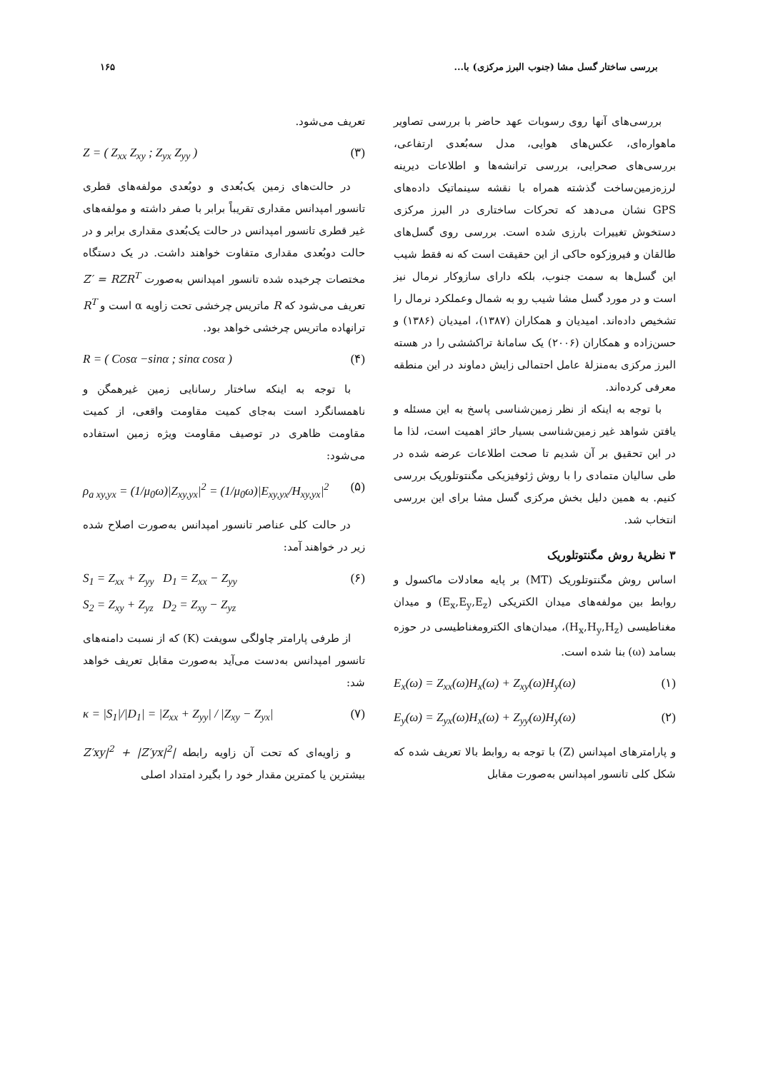بررسی ساختار گسل مشا (جنوب البرز مرکزی) با... ۱۶۵
بررسی‌های آنها روی رسوبات عهد حاضر با بررسی تصاویر ماهواره‌ای، عکس‌های هوایی، مدل سه‌بُعدی ارتفاعی، بررسی‌های صحرایی، بررسی ترانشه‌ها و اطلاعات دیرینه لرزه‌زمین‌ساخت گذشته همراه با نقشه سینماتیک داده‌های GPS نشان می‌دهد که تحرکات ساختاری در البرز مرکزی دستخوش تغییرات بارزی شده است. بررسی روی گسل‌های طالقان و فیروزکوه حاکی از این حقیقت است که نه فقط شیب این گسل‌ها به سمت جنوب، بلکه دارای سازوکار نرمال نیز است و در مورد گسل مشا شیب رو به شمال وعملکرد نرمال را تشخیص داده‌اند. امیدیان و همکاران (۱۳۸۷)، امیدیان (۱۳۸۶) و حسن‌زاده و همکاران (۲۰۰۶) یک سامانهٔ تراکششی را در هسته البرز مرکزی به‌منزلهٔ عامل احتمالی زایش دماوند در این منطقه معرفی کرده‌اند.
با توجه به اینکه از نظر زمین‌شناسی پاسخ به این مسئله و یافتن شواهد غیر زمین‌شناسی بسیار حائز اهمیت است، لذا ما در این تحقیق بر آن شدیم تا صحت اطلاعات عرضه شده در طی سالیان متمادی را با روش ژئوفیزیکی مگنتوتلوریک بررسی کنیم. به همین دلیل بخش مرکزی گسل مشا برای این بررسی انتخاب شد.
۳ نظریهٔ روش مگنتوتلوریک
اساس روش مگنتوتلوریک (MT) بر پایه معادلات ماکسول و روابط بین مولفه‌های میدان الکتریکی (E<sub>x</sub>,E<sub>y</sub>,E<sub>z</sub>) و میدان مغناطیسی (H<sub>x</sub>,H<sub>y</sub>,H<sub>z</sub>)، میدان‌های الکترومغناطیسی در حوزه بسامد (ω) بنا شده است.
E<sub>x</sub>(ω) = Z<sub>xx</sub>(ω)H<sub>x</sub>(ω) + Z<sub>xy</sub>(ω)H<sub>y</sub>(ω) (۱)
E<sub>y</sub>(ω) = Z<sub>yx</sub>(ω)H<sub>x</sub>(ω) + Z<sub>yy</sub>(ω)H<sub>y</sub>(ω) (۲)
و پارامترهای امپدانس (Z) با توجه به روابط بالا تعریف شده که شکل کلی تانسور امپدانس به‌صورت مقابل
تعریف می‌شود.
Z = ( Z<sub>xx</sub> Z<sub>xy</sub> ; Z<sub>yx</sub> Z<sub>yy</sub> ) (۳)
در حالت‌های زمین یک‌بُعدی و دوبُعدی مولفه‌های قطری تانسور امپدانس مقداری تقریباً برابر با صفر داشته و مولفه‌های غیر قطری تانسور امپدانس در حالت یک‌بُعدی مقداری برابر و در حالت دوبُعدی مقداری متفاوت خواهند داشت. در یک دستگاه مختصات چرخیده شده تانسور امپدانس به‌صورت Z′ = RZR<sup>T</sup> تعریف می‌شود که R ماتریس چرخشی تحت زاویه α است و R<sup>T</sup> ترانهاده ماتریس چرخشی خواهد بود.
R = ( Cosα −sinα ; sinα cosα ) (۴)
با توجه به اینکه ساختار رسانایی زمین غیرهمگن و ناهمسانگرد است به‌جای کمیت مقاومت واقعی، از کمیت مقاومت ظاهری در توصیف مقاومت ویژه زمین استفاده می‌شود:
ρ<sub>a xy,yx</sub> = (1/μ<sub>0</sub>ω)|Z<sub>xy,yx</sub>|<sup>2</sup> = (1/μ<sub>0</sub>ω)|E<sub>xy,yx</sub>/H<sub>xy,yx</sub>|<sup>2</sup> (۵)
در حالت کلی عناصر تانسور امپدانس به‌صورت اصلاح شده زیر در خواهند آمد:
S<sub>1</sub> = Z<sub>xx</sub> + Z<sub>yy</sub> D<sub>1</sub> = Z<sub>xx</sub> − Z<sub>yy</sub>
S<sub>2</sub> = Z<sub>xy</sub> + Z<sub>yz</sub> D<sub>2</sub> = Z<sub>xy</sub> − Z<sub>yz</sub> (۶)
از طرفی پارامتر چاولگی سویفت (K) که از نسبت دامنه‌های تانسور امپدانس به‌دست می‌آید به‌صورت مقابل تعریف خواهد شد:
κ = |S<sub>1</sub>|/|D<sub>1</sub>| = |Z<sub>xx</sub> + Z<sub>yy</sub>| / |Z<sub>xy</sub> − Z<sub>yx</sub>| (۷)
و زاویه‌ای که تحت آن زاویه رابطه |Z′xy|<sup>2</sup> + |Z′yx|<sup>2</sup> بیشترین یا کمترین مقدار خود را بگیرد امتداد اصلی